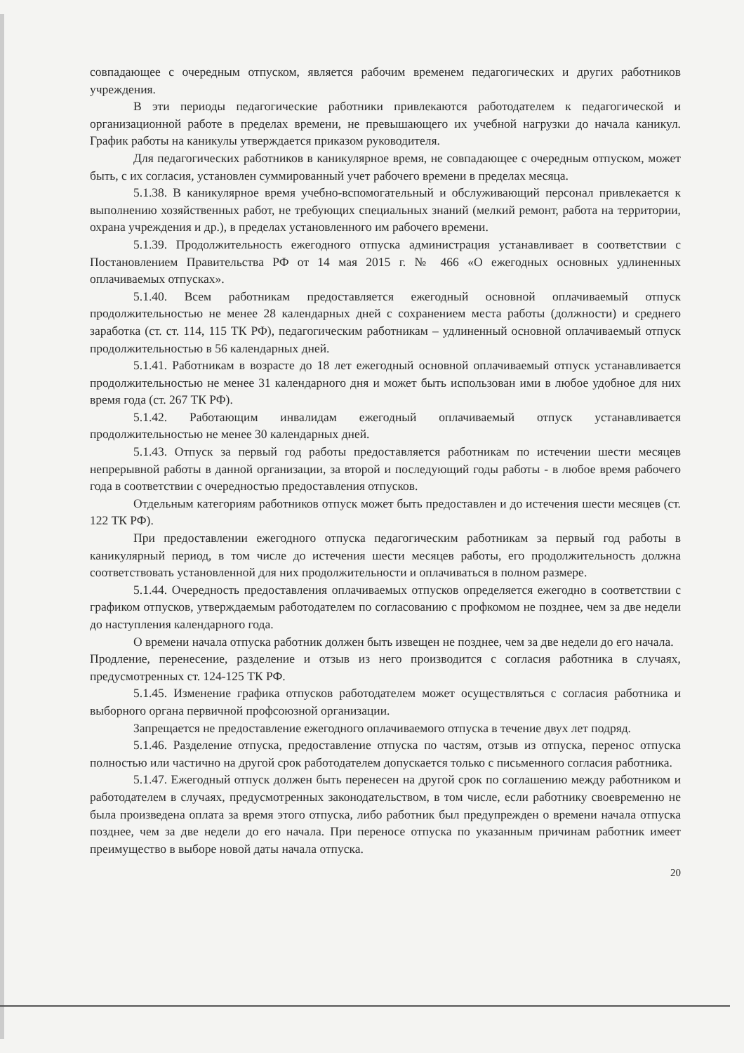совпадающее с очередным отпуском, является рабочим временем педагогических и других работников учреждения.
В эти периоды педагогические работники привлекаются работодателем к педагогической и организационной работе в пределах времени, не превышающего их учебной нагрузки до начала каникул. График работы на каникулы утверждается приказом руководителя.
Для педагогических работников в каникулярное время, не совпадающее с очередным отпуском, может быть, с их согласия, установлен суммированный учет рабочего времени в пределах месяца.
5.1.38. В каникулярное время учебно-вспомогательный и обслуживающий персонал привлекается к выполнению хозяйственных работ, не требующих специальных знаний (мелкий ремонт, работа на территории, охрана учреждения и др.), в пределах установленного им рабочего времени.
5.1.39. Продолжительность ежегодного отпуска администрация устанавливает в соответствии с Постановлением Правительства РФ от 14 мая 2015 г. № 466 «О ежегодных основных удлиненных оплачиваемых отпусках».
5.1.40. Всем работникам предоставляется ежегодный основной оплачиваемый отпуск продолжительностью не менее 28 календарных дней с сохранением места работы (должности) и среднего заработка (ст. ст. 114, 115 ТК РФ), педагогическим работникам – удлиненный основной оплачиваемый отпуск продолжительностью в 56 календарных дней.
5.1.41. Работникам в возрасте до 18 лет ежегодный основной оплачиваемый отпуск устанавливается продолжительностью не менее 31 календарного дня и может быть использован ими в любое удобное для них время года (ст. 267 ТК РФ).
5.1.42. Работающим инвалидам ежегодный оплачиваемый отпуск устанавливается продолжительностью не менее 30 календарных дней.
5.1.43. Отпуск за первый год работы предоставляется работникам по истечении шести месяцев непрерывной работы в данной организации, за второй и последующий годы работы - в любое время рабочего года в соответствии с очередностью предоставления отпусков.
Отдельным категориям работников отпуск может быть предоставлен и до истечения шести месяцев (ст. 122 ТК РФ).
При предоставлении ежегодного отпуска педагогическим работникам за первый год работы в каникулярный период, в том числе до истечения шести месяцев работы, его продолжительность должна соответствовать установленной для них продолжительности и оплачиваться в полном размере.
5.1.44. Очередность предоставления оплачиваемых отпусков определяется ежегодно в соответствии с графиком отпусков, утверждаемым работодателем по согласованию с профкомом не позднее, чем за две недели до наступления календарного года.
О времени начала отпуска работник должен быть извещен не позднее, чем за две недели до его начала.
Продление, перенесение, разделение и отзыв из него производится с согласия работника в случаях, предусмотренных ст. 124-125 ТК РФ.
5.1.45. Изменение графика отпусков работодателем может осуществляться с согласия работника и выборного органа первичной профсоюзной организации.
Запрещается не предоставление ежегодного оплачиваемого отпуска в течение двух лет подряд.
5.1.46. Разделение отпуска, предоставление отпуска по частям, отзыв из отпуска, перенос отпуска полностью или частично на другой срок работодателем допускается только с письменного согласия работника.
5.1.47. Ежегодный отпуск должен быть перенесен на другой срок по соглашению между работником и работодателем в случаях, предусмотренных законодательством, в том числе, если работнику своевременно не была произведена оплата за время этого отпуска, либо работник был предупрежден о времени начала отпуска позднее, чем за две недели до его начала. При переносе отпуска по указанным причинам работник имеет преимущество в выборе новой даты начала отпуска.
20